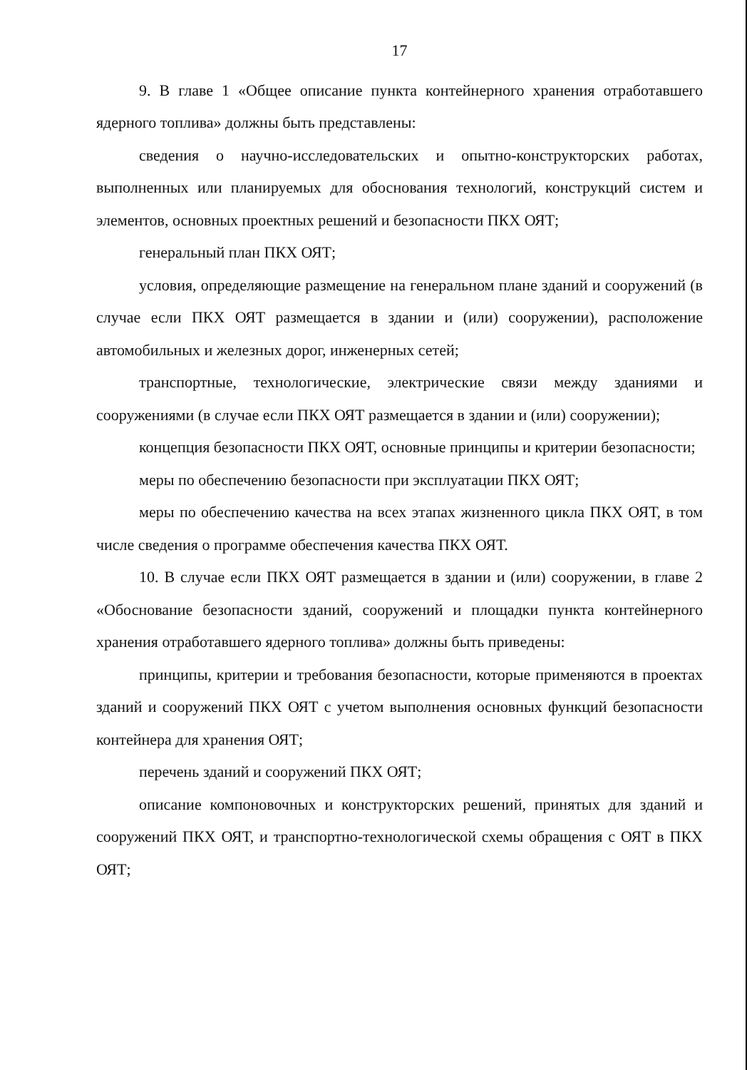17
9. В главе 1 «Общее описание пункта контейнерного хранения отработавшего ядерного топлива» должны быть представлены:
сведения о научно-исследовательских и опытно-конструкторских работах, выполненных или планируемых для обоснования технологий, конструкций систем и элементов, основных проектных решений и безопасности ПКХ ОЯТ;
генеральный план ПКХ ОЯТ;
условия, определяющие размещение на генеральном плане зданий и сооружений (в случае если ПКХ ОЯТ размещается в здании и (или) сооружении), расположение автомобильных и железных дорог, инженерных сетей;
транспортные, технологические, электрические связи между зданиями и сооружениями (в случае если ПКХ ОЯТ размещается в здании и (или) сооружении);
концепция безопасности ПКХ ОЯТ, основные принципы и критерии безопасности;
меры по обеспечению безопасности при эксплуатации ПКХ ОЯТ;
меры по обеспечению качества на всех этапах жизненного цикла ПКХ ОЯТ, в том числе сведения о программе обеспечения качества ПКХ ОЯТ.
10. В случае если ПКХ ОЯТ размещается в здании и (или) сооружении, в главе 2 «Обоснование безопасности зданий, сооружений и площадки пункта контейнерного хранения отработавшего ядерного топлива» должны быть приведены:
принципы, критерии и требования безопасности, которые применяются в проектах зданий и сооружений ПКХ ОЯТ с учетом выполнения основных функций безопасности контейнера для хранения ОЯТ;
перечень зданий и сооружений ПКХ ОЯТ;
описание компоновочных и конструкторских решений, принятых для зданий и сооружений ПКХ ОЯТ, и транспортно-технологической схемы обращения с ОЯТ в ПКХ ОЯТ;